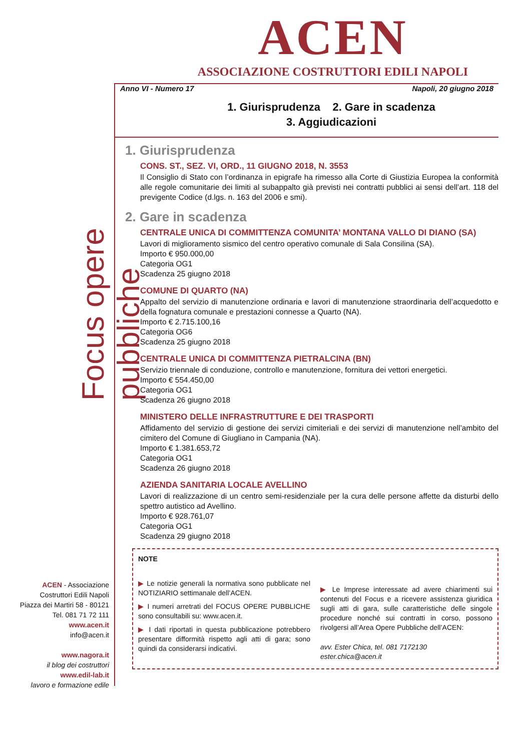ACEN
ASSOCIAZIONE COSTRUTTORI EDILI NAPOLI
Focus opere pubbliche
ACEN - Associazione Costruttori Edili Napoli
Piazza dei Martiri 58 - 80121
Tel. 081 71 72 111
www.acen.it
info@acen.it
www.nagora.it
il blog dei costruttori
www.edil-lab.it
lavoro e formazione edile
Anno VI - Numero 17 Napoli, 20 giugno 2018
1. Giurisprudenza 2. Gare in scadenza
3. Aggiudicazioni
1. Giurisprudenza
CONS. ST., SEZ. VI, ORD., 11 GIUGNO 2018, N. 3553
Il Consiglio di Stato con l’ordinanza in epigrafe ha rimesso alla Corte di Giustizia Europea la conformità alle regole comunitarie dei limiti al subappalto già previsti nei contratti pubblici ai sensi dell’art. 118 del previgente Codice (d.lgs. n. 163 del 2006 e smi).
2. Gare in scadenza
CENTRALE UNICA DI COMMITTENZA COMUNITA’ MONTANA VALLO DI DIANO (SA)
Lavori di miglioramento sismico del centro operativo comunale di Sala Consilina (SA).
Importo € 950.000,00
Categoria OG1
Scadenza 25 giugno 2018
COMUNE DI QUARTO (NA)
Appalto del servizio di manutenzione ordinaria e lavori di manutenzione straordinaria dell’acquedotto e della fognatura comunale e prestazioni connesse a Quarto (NA).
Importo € 2.715.100,16
Categoria OG6
Scadenza 25 giugno 2018
CENTRALE UNICA DI COMMITTENZA PIETRALCINA (BN)
Servizio triennale di conduzione, controllo e manutenzione, fornitura dei vettori energetici.
Importo € 554.450,00
Categoria OG1
Scadenza 26 giugno 2018
MINISTERO DELLE INFRASTRUTTURE E DEI TRASPORTI
Affidamento del servizio di gestione dei servizi cimiteriali e dei servizi di manutenzione nell’ambito del cimitero del Comune di Giugliano in Campania (NA).
Importo € 1.381.653,72
Categoria OG1
Scadenza 26 giugno 2018
AZIENDA SANITARIA LOCALE AVELLINO
Lavori di realizzazione di un centro semi-residenziale per la cura delle persone affette da disturbi dello spettro autistico ad Avellino.
Importo € 928.761,07
Categoria OG1
Scadenza 29 giugno 2018
NOTE
▶ Le notizie generali la normativa sono pubblicate nel NOTIZIARIO settimanale dell’ACEN.
▶ I numeri arretrati del FOCUS OPERE PUBBLICHE sono consultabili su: www.acen.it.
▶ I dati riportati in questa pubblicazione potrebbero presentare difformità rispetto agli atti di gara; sono quindi da considerarsi indicativi.
▶ Le Imprese interessate ad avere chiarimenti sui contenuti del Focus e a ricevere assistenza giuridica sugli atti di gara, sulle caratteristiche delle singole procedure nonché sui contratti in corso, possono rivolgersi all’Area Opere Pubbliche dell’ACEN:
avv. Ester Chica, tel. 081 7172130
ester.chica@acen.it